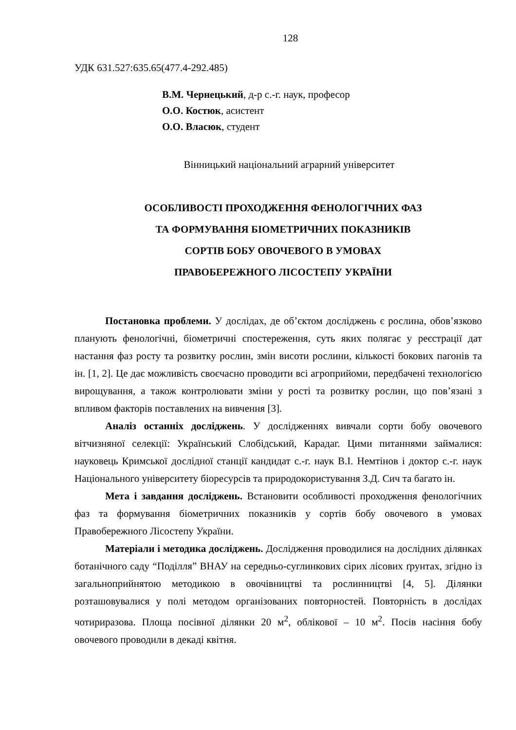128
УДК 631.527:635.65(477.4-292.485)
В.М. Чернецький, д-р с.-г. наук, професор
О.О. Костюк, асистент
О.О. Власюк, студент
Вінницький національний аграрний університет
ОСОБЛИВОСТІ ПРОХОДЖЕННЯ ФЕНОЛОГІЧНИХ ФАЗ
ТА ФОРМУВАННЯ БІОМЕТРИЧНИХ ПОКАЗНИКІВ
СОРТІВ БОБУ ОВОЧЕВОГО В УМОВАХ
ПРАВОБЕРЕЖНОГО ЛІСОСТЕПУ УКРАЇНИ
Постановка проблеми. У дослідах, де об’єктом досліджень є рослина, обов’язково планують фенологічні, біометричні спостереження, суть яких полягає у реєстрації дат настання фаз росту та розвитку рослин, змін висоти рослини, кількості бокових пагонів та ін. [1, 2]. Це дає можливість своєчасно проводити всі агроприйоми, передбачені технологією вирощування, а також контролювати зміни у рості та розвитку рослин, що пов’язані з впливом факторів поставлених на вивчення [3].
Аналіз останніх досліджень. У дослідженнях вивчали сорти бобу овочевого вітчизняної селекції: Український Слобідський, Карадаг. Цими питаннями займалися: науковець Кримської дослідної станції кандидат с.-г. наук В.І. Немтінов і доктор с.-г. наук Національного університету біоресурсів та природокористування З.Д. Сич та багато ін.
Мета і завдання досліджень. Встановити особливості проходження фенологічних фаз та формування біометричних показників у сортів бобу овочевого в умовах Правобережного Лісостепу України.
Матеріали і методика досліджень. Дослідження проводилися на дослідних ділянках ботанічного саду “Поділля” ВНАУ на середньо-суглинкових сірих лісових ґрунтах, згідно із загальноприйнятою методикою в овочівництві та рослинництві [4, 5]. Ділянки розташовувалися у полі методом організованих повторностей. Повторність в дослідах чотириразова. Площа посівної ділянки 20 м<sup>2</sup>, облікової – 10 м<sup>2</sup>. Посів насіння бобу овочевого проводили в декаді квітня.